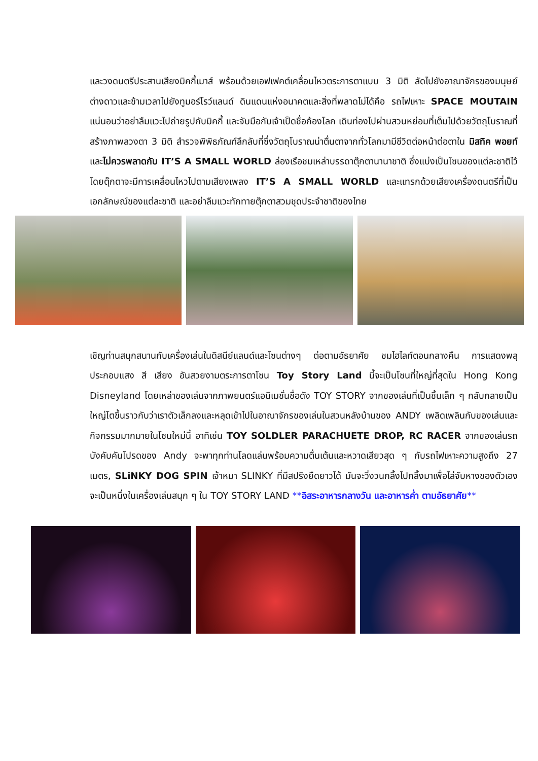และวงดนตรีประสานเสียงมิคกี้เมาส์ พร้อมด้วยเอฟเฟคต์เคลื่อนไหวตระการตาแบบ 3 มิติ ลัดไปยังอาณาจักรของมนุษย์ต่างดาวและข้ามเวลาไปยังทูมอร์โรว์แลนด์ ดินแดนแห่งอนาคตและสิ่งที่พลาดไม่ได้คือ รถไฟเหาะ SPACE MOUTAIN แน่นอนว่าอย่าลืมแวะไปถ่ายรูปกับมิคกี้ และจับมือกับเจ้าเป็ดชื่อก้องโลก เดินท่องไปผ่านสวนหย่อมที่เต็มไปด้วยวัตถุโบราณที่สร้างภาพลวงตา 3 มิติ สำรวจพิพิธภัณฑ์ลึกลับที่ซึ่งวัตถุโบราณน่าตื่นตาจากทั่วโลกมามีชีวิตต่อหน้าต่อตาใน มิสทิค พอยท์ และไม่ควรพลาดกับ IT’S A SMALL WORLD ล่องเรือชมเหล่าบรรดาตุ๊กตานานาชาติ ซึ่งแบ่งเป็นโซนของแต่ละชาติไว้ โดยตุ๊กตาจะมีการเคลื่อนไหวไปตามเสียงเพลง IT’S A SMALL WORLD และแทรกด้วยเสียงเครื่องดนตรีที่เป็นเอกลักษณ์ของแต่ละชาติ และอย่าลืมแวะทักทายตุ๊กตาสวมชุดประจำชาติของไทย
เชิญท่านสนุกสนานกับเครื่องเล่นในดิสนีย์แลนด์และโซนต่างๆ ต่อตามอัธยาศัย ชมไฮไลท์ตอนกลางคืน การแสดงพลุ ประกอบแสง สี เสียง อันสวยงามตระการตาโซน Toy Story Land นี้จะเป็นโซนที่ใหญ่ที่สุดใน Hong Kong Disneyland โดยเหล่าของเล่นจากภาพยนตร์แอนิเมชั่นชื่อดัง TOY STORY จากของเล่นที่เป็นชิ้นเล็ก ๆ กลับกลายเป็นใหญ่โตขึ้นราวกับว่าเราตัวเล็กลงและหลุดเข้าไปในอาณาจักรของเล่นในสวนหลังบ้านของ ANDY เพลิดเพลินกับของเล่นและกิจกรรมมากมายในโซนใหม่นี้ อาทิเช่น TOY SOLDLER PARACHUETE DROP, RC RACER จากของเล่นรถบังคับคันโปรดของ Andy จะพาทุกท่านโลดแล่นพร้อมความตื่นเต้นและหวาดเสียวสุด ๆ กับรถไฟเหาะความสูงถึง 27 เมตร, SLiNKY DOG SPIN เจ้าหมา SLINKY ที่มีสปริงยืดยาวได้ มันจะวิ่งวนกลิ้งไปกลิ้งมาเพื่อไล่จับหางของตัวเอง จะเป็นหนึ่งในเครื่องเล่นสนุก ๆ ใน TOY STORY LAND **อิสระอาหารกลางวัน และอาหารค่ำ ตามอัธยาศัย**